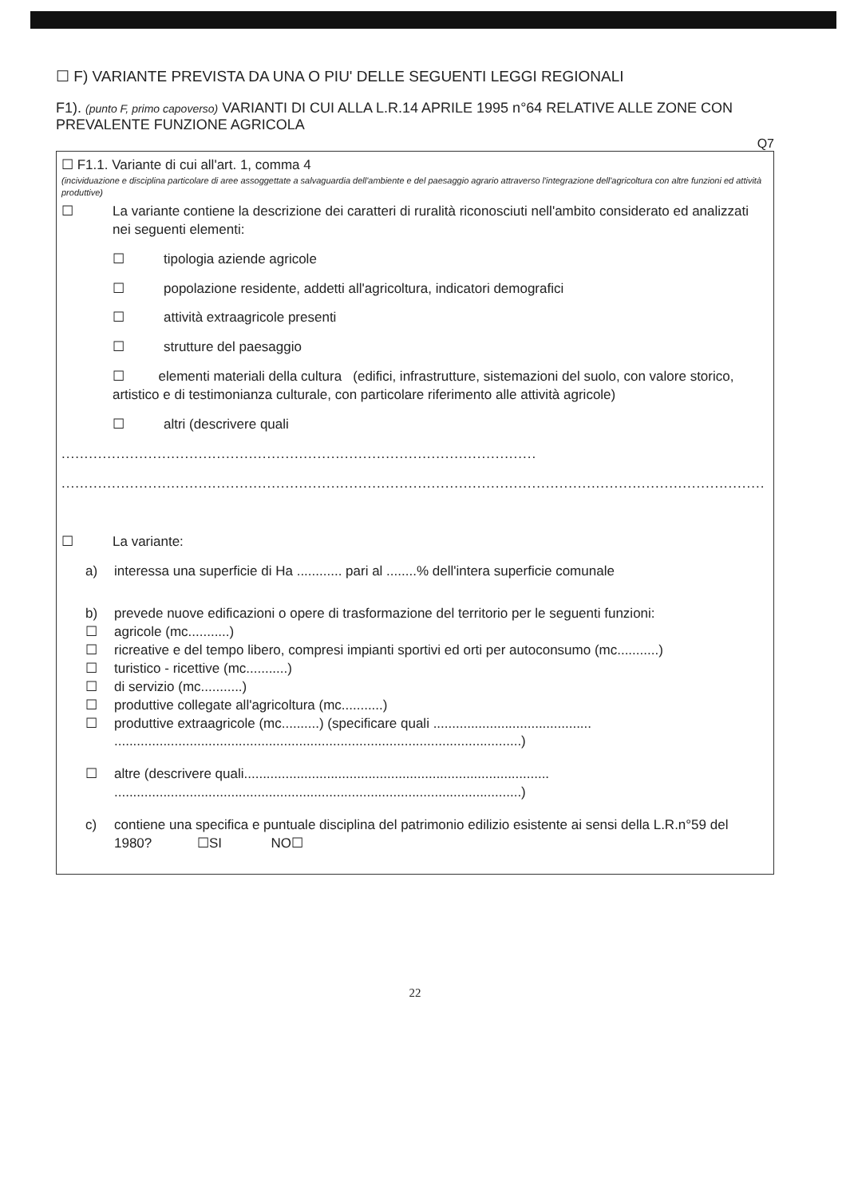☐ F) VARIANTE PREVISTA DA UNA O PIU' DELLE SEGUENTI LEGGI REGIONALI
F1). (punto F, primo capoverso) VARIANTI DI CUI ALLA L.R.14 APRILE 1995 n°64 RELATIVE ALLE ZONE CON PREVALENTE FUNZIONE AGRICOLA
Q7
☐ F1.1. Variante di cui all'art. 1, comma 4
(incividuazione e disciplina particolare di aree assoggettate a salvaguardia dell'ambiente e del paesaggio agrario attraverso l'integrazione dell'agricoltura con altre funzioni ed attività produttive)
☐ La variante contiene la descrizione dei caratteri di ruralità riconosciuti nell'ambito considerato ed analizzati nei seguenti elementi:
☐ tipologia aziende agricole
☐ popolazione residente, addetti all'agricoltura, indicatori demografici
☐ attività extraagricole presenti
☐ strutture del paesaggio
☐ elementi materiali della cultura (edifici, infrastrutture, sistemazioni del suolo, con valore storico, artistico e di testimonianza culturale, con particolare riferimento alle attività agricole)
☐ altri (descrivere quali
........................................................................................................
..............................................................................................................................................................)
☐ La variante:
a) interessa una superficie di Ha ............ pari al ........% dell'intera superficie comunale
b) prevede nuove edificazioni o opere di trasformazione del territorio per le seguenti funzioni:
☐ agricole (mc...........)
☐ ricreative e del tempo libero, compresi impianti sportivi ed orti per autoconsumo (mc...........)
☐ turistico - ricettive (mc...........)
☐ di servizio (mc...........)
☐ produttive collegate all'agricoltura (mc...........)
☐ produttive extraagricole (mc..........) (specificare quali .......................................... ............................................................................................................)
☐ altre (descrivere quali................................................................................. ............................................................................................................)
c) contiene una specifica e puntuale disciplina del patrimonio edilizio esistente ai sensi della L.R.n°59 del 1980? ☐SI NO☐
22